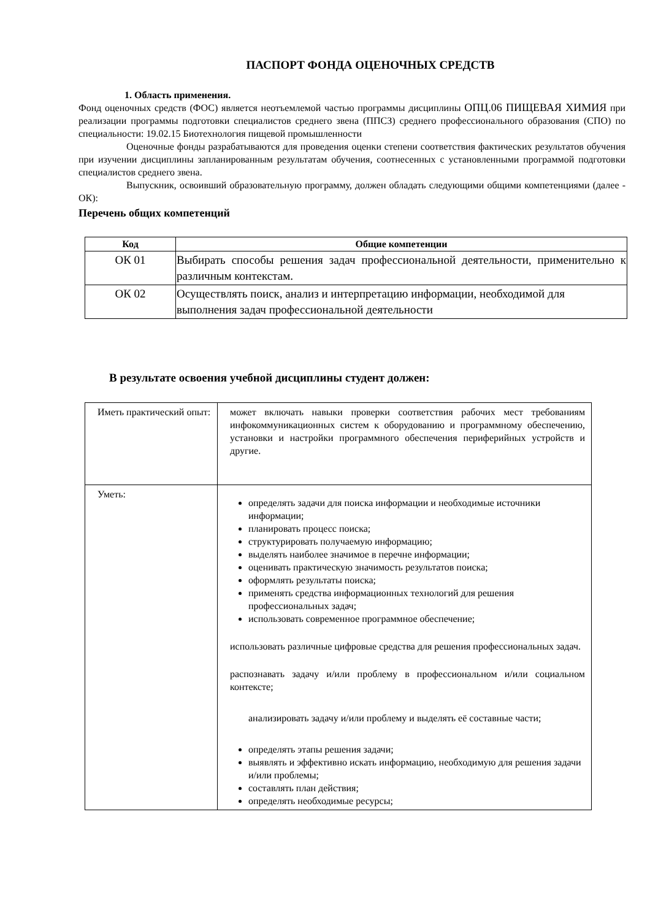ПАСПОРТ ФОНДА ОЦЕНОЧНЫХ СРЕДСТВ
1. Область применения.
Фонд оценочных средств (ФОС) является неотъемлемой частью программы дисциплины ОПЦ.06 ПИЩЕВАЯ ХИМИЯ при реализации программы подготовки специалистов среднего звена (ППСЗ) среднего профессионального образования (СПО) по специальности: 19.02.15 Биотехнология пищевой промышленности
Оценочные фонды разрабатываются для проведения оценки степени соответствия фактических результатов обучения при изучении дисциплины запланированным результатам обучения, соотнесенных с установленными программой подготовки специалистов среднего звена.
Выпускник, освоивший образовательную программу, должен обладать следующими общими компетенциями (далее - ОК):
Перечень общих компетенций
| Код | Общие компетенции |
| --- | --- |
| ОК 01 | Выбирать способы решения задач профессиональной деятельности, применительно к различным контекстам. |
| ОК 02 | Осуществлять поиск, анализ и интерпретацию информации, необходимой для выполнения задач профессиональной деятельности |
В результате освоения учебной дисциплины студент должен:
| Иметь практический опыт: | может включать навыки проверки соответствия рабочих мест требованиям инфокоммуникационных систем к оборудованию и программному обеспечению, установки и настройки программного обеспечения периферийных устройств и другие. |
| Уметь: | определять задачи для поиска информации и необходимые источники информации; планировать процесс поиска; структурировать получаемую информацию; выделять наиболее значимое в перечне информации; оценивать практическую значимость результатов поиска; оформлять результаты поиска; применять средства информационных технологий для решения профессиональных задач; использовать современное программное обеспечение; использовать различные цифровые средства для решения профессиональных задач. распознавать задачу и/или проблему в профессиональном и/или социальном контексте; анализировать задачу и/или проблему и выделять её составные части; определять этапы решения задачи; выявлять и эффективно искать информацию, необходимую для решения задачи и/или проблемы; составлять план действия; определять необходимые ресурсы; |